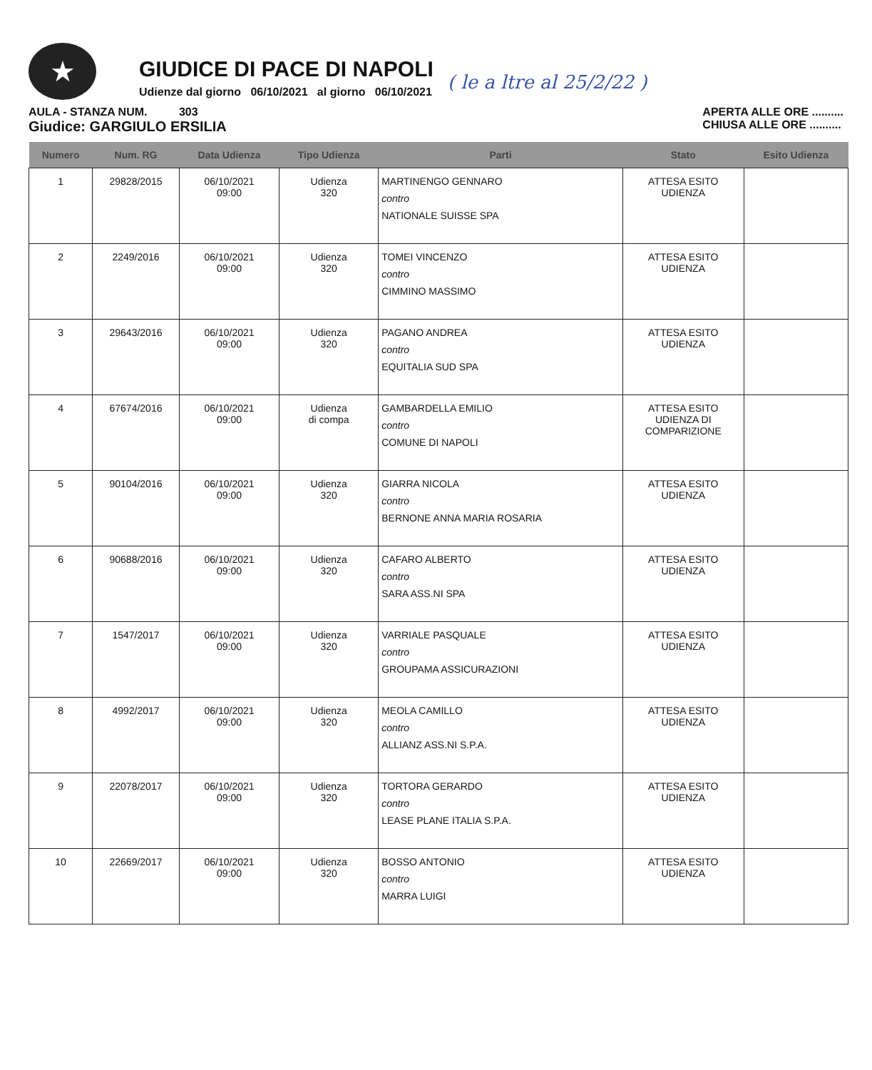★
GIUDICE DI PACE DI NAPOLI
Udienze dal giorno 06/10/2021 al giorno 06/10/2021
( le a ltre al 25/2/22 )
AULA - STANZA NUM. 303
Giudice: GARGIULO ERSILIA
APERTA ALLE ORE ..........
CHIUSA ALLE ORE ..........
| Numero | Num. RG | Data Udienza | Tipo Udienza | Parti | Stato | Esito Udienza |
| --- | --- | --- | --- | --- | --- | --- |
| 1 | 29828/2015 | 06/10/2021 09:00 | Udienza 320 | MARTINENGO GENNARO contro NATIONALE SUISSE SPA | ATTESA ESITO UDIENZA | |
| 2 | 2249/2016 | 06/10/2021 09:00 | Udienza 320 | TOMEI VINCENZO contro CIMMINO MASSIMO | ATTESA ESITO UDIENZA | |
| 3 | 29643/2016 | 06/10/2021 09:00 | Udienza 320 | PAGANO ANDREA contro EQUITALIA SUD SPA | ATTESA ESITO UDIENZA | |
| 4 | 67674/2016 | 06/10/2021 09:00 | Udienza di compa | GAMBARDELLA EMILIO contro COMUNE DI NAPOLI | ATTESA ESITO UDIENZA DI COMPARIZIONE | |
| 5 | 90104/2016 | 06/10/2021 09:00 | Udienza 320 | GIARRA NICOLA contro BERNONE ANNA MARIA ROSARIA | ATTESA ESITO UDIENZA | |
| 6 | 90688/2016 | 06/10/2021 09:00 | Udienza 320 | CAFARO ALBERTO contro SARA ASS.NI SPA | ATTESA ESITO UDIENZA | |
| 7 | 1547/2017 | 06/10/2021 09:00 | Udienza 320 | VARRIALE PASQUALE contro GROUPAMA ASSICURAZIONI | ATTESA ESITO UDIENZA | |
| 8 | 4992/2017 | 06/10/2021 09:00 | Udienza 320 | MEOLA CAMILLO contro ALLIANZ ASS.NI S.P.A. | ATTESA ESITO UDIENZA | |
| 9 | 22078/2017 | 06/10/2021 09:00 | Udienza 320 | TORTORA GERARDO contro LEASE PLANE ITALIA S.P.A. | ATTESA ESITO UDIENZA | |
| 10 | 22669/2017 | 06/10/2021 09:00 | Udienza 320 | BOSSO ANTONIO contro MARRA LUIGI | ATTESA ESITO UDIENZA | |